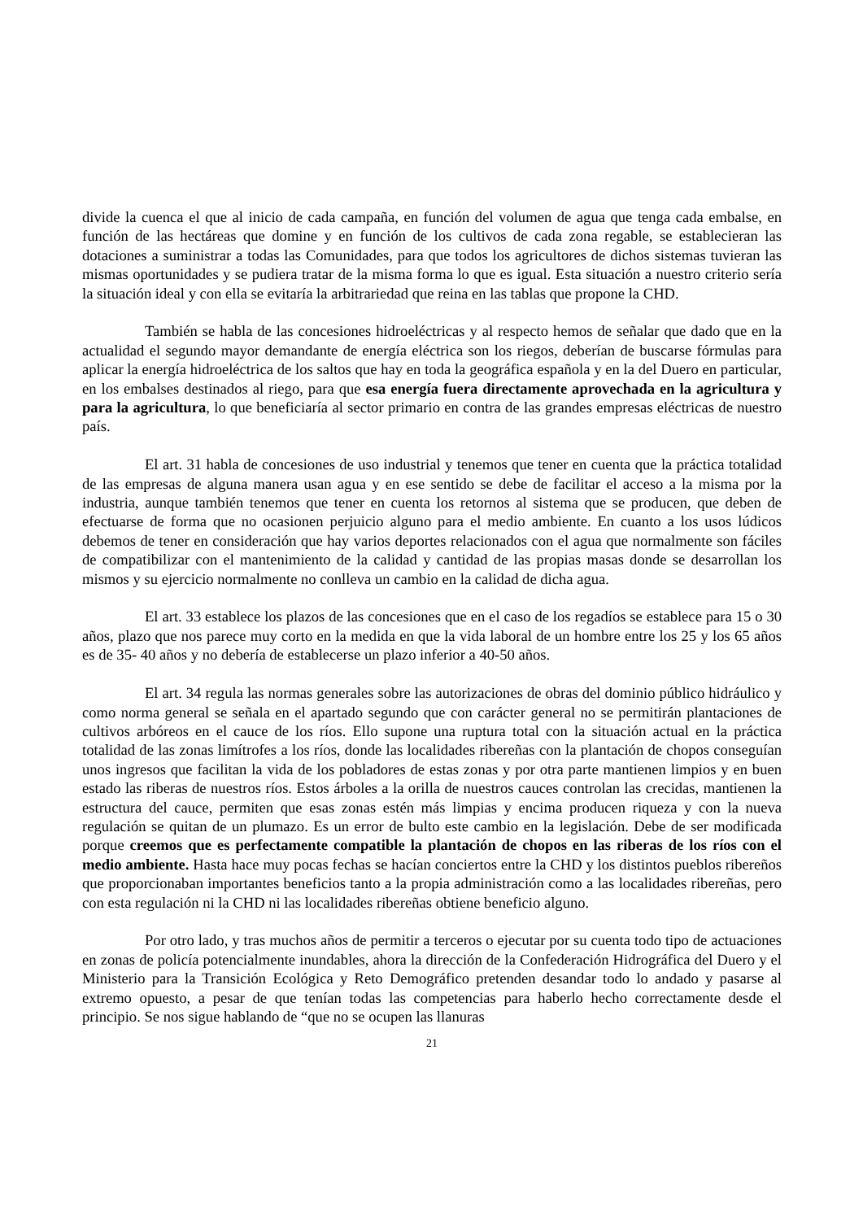divide la cuenca el que al inicio de cada campaña, en función del volumen de agua que tenga cada embalse, en función de las hectáreas que domine y en función de los cultivos de cada zona regable, se establecieran las dotaciones a suministrar a todas las Comunidades, para que todos los agricultores de dichos sistemas tuvieran las mismas oportunidades y se pudiera tratar de la misma forma lo que es igual. Esta situación a nuestro criterio sería la situación ideal y con ella se evitaría la arbitrariedad que reina en las tablas que propone la CHD.
También se habla de las concesiones hidroeléctricas y al respecto hemos de señalar que dado que en la actualidad el segundo mayor demandante de energía eléctrica son los riegos, deberían de buscarse fórmulas para aplicar la energía hidroeléctrica de los saltos que hay en toda la geográfica española y en la del Duero en particular, en los embalses destinados al riego, para que esa energía fuera directamente aprovechada en la agricultura y para la agricultura, lo que beneficiaría al sector primario en contra de las grandes empresas eléctricas de nuestro país.
El art. 31 habla de concesiones de uso industrial y tenemos que tener en cuenta que la práctica totalidad de las empresas de alguna manera usan agua y en ese sentido se debe de facilitar el acceso a la misma por la industria, aunque también tenemos que tener en cuenta los retornos al sistema que se producen, que deben de efectuarse de forma que no ocasionen perjuicio alguno para el medio ambiente. En cuanto a los usos lúdicos debemos de tener en consideración que hay varios deportes relacionados con el agua que normalmente son fáciles de compatibilizar con el mantenimiento de la calidad y cantidad de las propias masas donde se desarrollan los mismos y su ejercicio normalmente no conlleva un cambio en la calidad de dicha agua.
El art. 33 establece los plazos de las concesiones que en el caso de los regadíos se establece para 15 o 30 años, plazo que nos parece muy corto en la medida en que la vida laboral de un hombre entre los 25 y los 65 años es de 35- 40 años y no debería de establecerse un plazo inferior a 40-50 años.
El art. 34 regula las normas generales sobre las autorizaciones de obras del dominio público hidráulico y como norma general se señala en el apartado segundo que con carácter general no se permitirán plantaciones de cultivos arbóreos en el cauce de los ríos. Ello supone una ruptura total con la situación actual en la práctica totalidad de las zonas limítrofes a los ríos, donde las localidades ribereñas con la plantación de chopos conseguían unos ingresos que facilitan la vida de los pobladores de estas zonas y por otra parte mantienen limpios y en buen estado las riberas de nuestros ríos. Estos árboles a la orilla de nuestros cauces controlan las crecidas, mantienen la estructura del cauce, permiten que esas zonas estén más limpias y encima producen riqueza y con la nueva regulación se quitan de un plumazo. Es un error de bulto este cambio en la legislación. Debe de ser modificada porque creemos que es perfectamente compatible la plantación de chopos en las riberas de los ríos con el medio ambiente. Hasta hace muy pocas fechas se hacían conciertos entre la CHD y los distintos pueblos ribereños que proporcionaban importantes beneficios tanto a la propia administración como a las localidades ribereñas, pero con esta regulación ni la CHD ni las localidades ribereñas obtiene beneficio alguno.
Por otro lado, y tras muchos años de permitir a terceros o ejecutar por su cuenta todo tipo de actuaciones en zonas de policía potencialmente inundables, ahora la dirección de la Confederación Hidrográfica del Duero y el Ministerio para la Transición Ecológica y Reto Demográfico pretenden desandar todo lo andado y pasarse al extremo opuesto, a pesar de que tenían todas las competencias para haberlo hecho correctamente desde el principio. Se nos sigue hablando de “que no se ocupen las llanuras
21